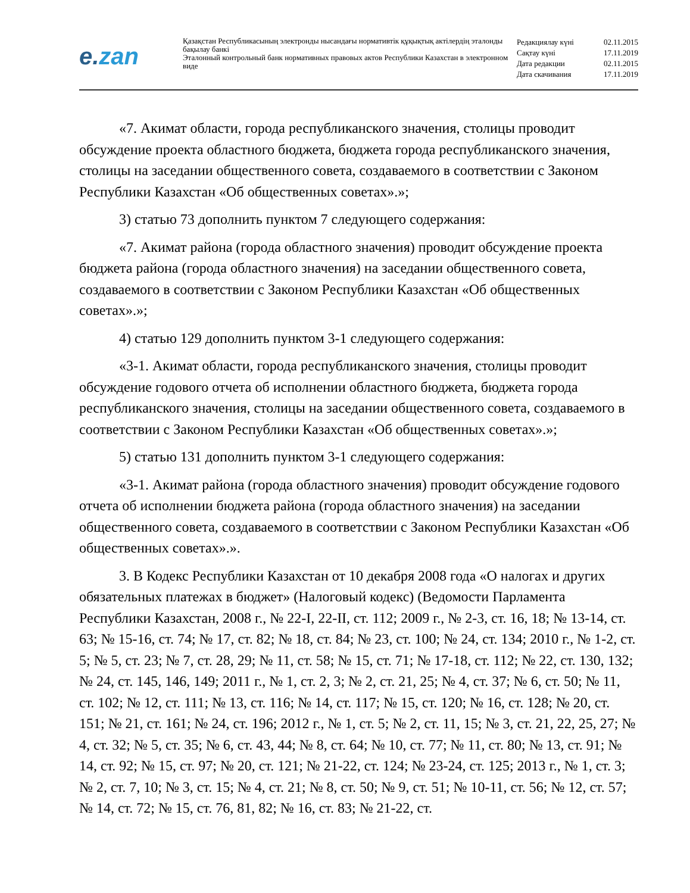e.zan
Қазақстан Республикасының электронды нысандағы нормативтік құқықтық актілердің эталонды бақылау банкі
Эталонный контрольный банк нормативных правовых актов Республики Казахстан в электронном виде
| Редакциялау күні | 02.11.2015 |
| Сақтау күні | 17.11.2019 |
| Дата редакции | 02.11.2015 |
| Дата скачивания | 17.11.2019 |
«7. Акимат области, города республиканского значения, столицы проводит обсуждение проекта областного бюджета, бюджета города республиканского значения, столицы на заседании общественного совета, создаваемого в соответствии с Законом Республики Казахстан «Об общественных советах».»;
3) статью 73 дополнить пунктом 7 следующего содержания:
«7. Акимат района (города областного значения) проводит обсуждение проекта бюджета района (города областного значения) на заседании общественного совета, создаваемого в соответствии с Законом Республики Казахстан «Об общественных советах».»;
4) статью 129 дополнить пунктом 3-1 следующего содержания:
«3-1. Акимат области, города республиканского значения, столицы проводит обсуждение годового отчета об исполнении областного бюджета, бюджета города республиканского значения, столицы на заседании общественного совета, создаваемого в соответствии с Законом Республики Казахстан «Об общественных советах».»;
5) статью 131 дополнить пунктом 3-1 следующего содержания:
«3-1. Акимат района (города областного значения) проводит обсуждение годового отчета об исполнении бюджета района (города областного значения) на заседании общественного совета, создаваемого в соответствии с Законом Республики Казахстан «Об общественных советах».».
3. В Кодекс Республики Казахстан от 10 декабря 2008 года «О налогах и других обязательных платежах в бюджет» (Налоговый кодекс) (Ведомости Парламента Республики Казахстан, 2008 г., № 22-I, 22-II, ст. 112; 2009 г., № 2-3, ст. 16, 18; № 13-14, ст. 63; № 15-16, ст. 74; № 17, ст. 82; № 18, ст. 84; № 23, ст. 100; № 24, ст. 134; 2010 г., № 1-2, ст. 5; № 5, ст. 23; № 7, ст. 28, 29; № 11, ст. 58; № 15, ст. 71; № 17-18, ст. 112; № 22, ст. 130, 132; № 24, ст. 145, 146, 149; 2011 г., № 1, ст. 2, 3; № 2, ст. 21, 25; № 4, ст. 37; № 6, ст. 50; № 11, ст. 102; № 12, ст. 111; № 13, ст. 116; № 14, ст. 117; № 15, ст. 120; № 16, ст. 128; № 20, ст. 151; № 21, ст. 161; № 24, ст. 196; 2012 г., № 1, ст. 5; № 2, ст. 11, 15; № 3, ст. 21, 22, 25, 27; № 4, ст. 32; № 5, ст. 35; № 6, ст. 43, 44; № 8, ст. 64; № 10, ст. 77; № 11, ст. 80; № 13, ст. 91; № 14, ст. 92; № 15, ст. 97; № 20, ст. 121; № 21-22, ст. 124; № 23-24, ст. 125; 2013 г., № 1, ст. 3; № 2, ст. 7, 10; № 3, ст. 15; № 4, ст. 21; № 8, ст. 50; № 9, ст. 51; № 10-11, ст. 56; № 12, ст. 57; № 14, ст. 72; № 15, ст. 76, 81, 82; № 16, ст. 83; № 21-22, ст.